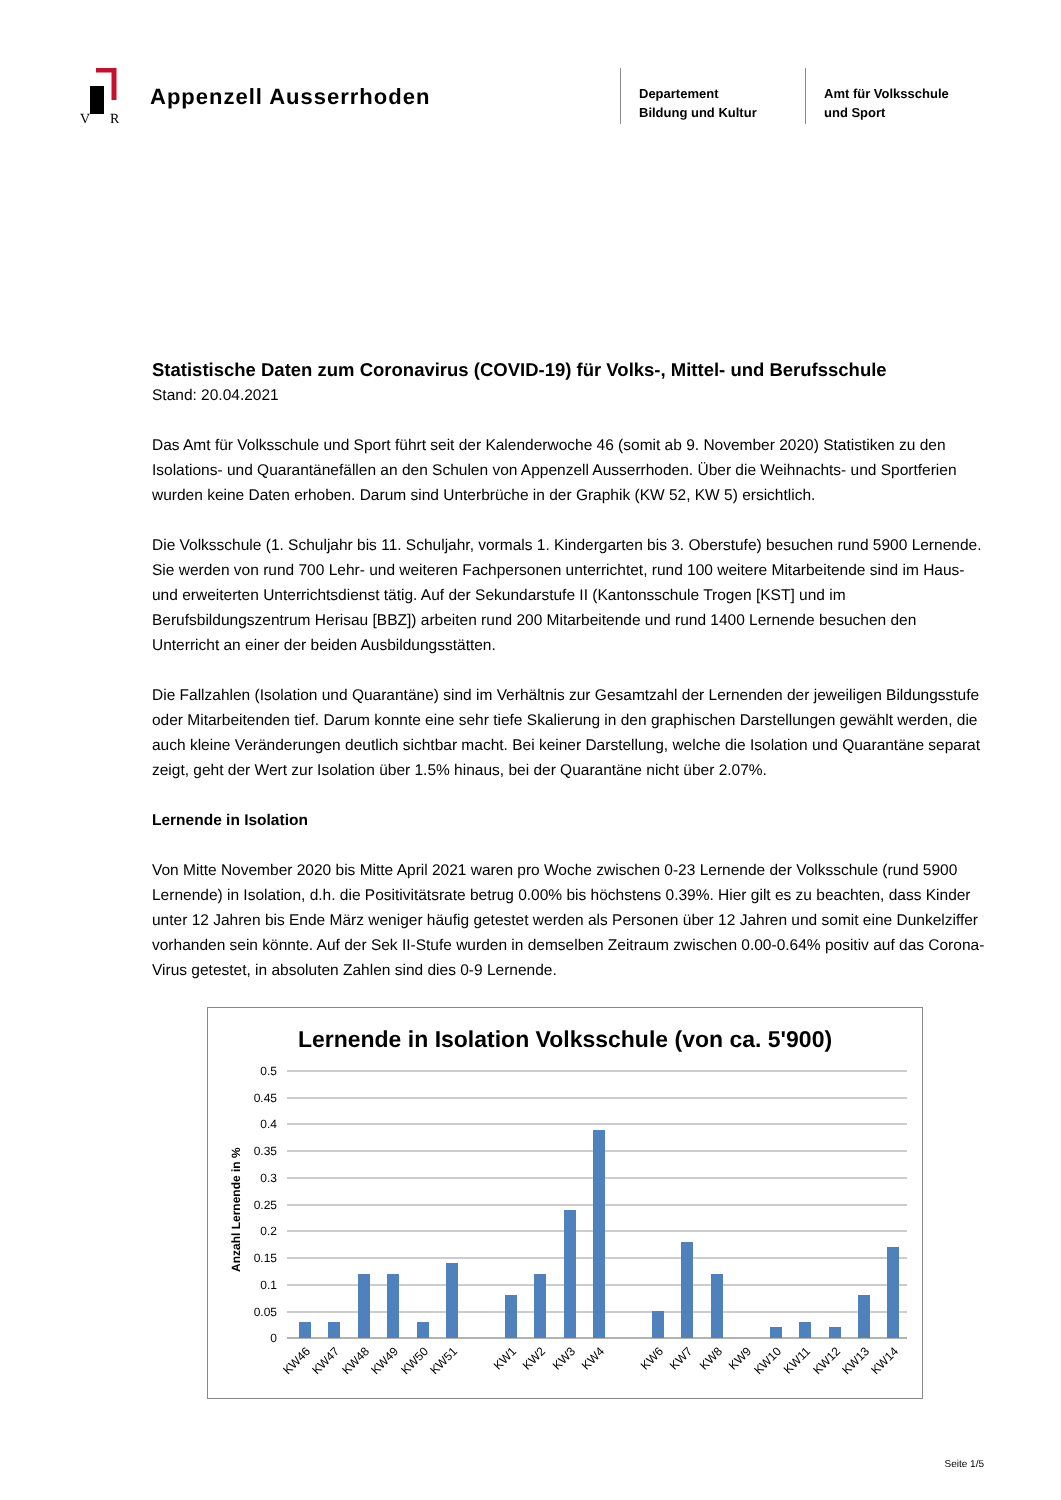V
R
Appenzell Ausserrhoden
Departement
Bildung und Kultur
Amt für Volksschule
und Sport
Statistische Daten zum Coronavirus (COVID-19) für Volks-, Mittel- und Berufsschule
Stand: 20.04.2021
Das Amt für Volksschule und Sport führt seit der Kalenderwoche 46 (somit ab 9. November 2020) Statistiken zu den Isolations- und Quarantänefällen an den Schulen von Appenzell Ausserrhoden. Über die Weihnachts- und Sportferien wurden keine Daten erhoben. Darum sind Unterbrüche in der Graphik (KW 52, KW 5) ersicht­lich.
Die Volksschule (1. Schuljahr bis 11. Schuljahr, vormals 1. Kindergarten bis 3. Oberstufe) besuchen rund 5900 Lernende. Sie werden von rund 700 Lehr- und weiteren Fachpersonen unterrichtet, rund 100 weitere Mitarbei­tende sind im Haus- und erweiterten Unterrichtsdienst tätig. Auf der Sekundarstufe II (Kantonsschule Trogen [KST] und im Berufsbildungszentrum Herisau [BBZ]) arbeiten rund 200 Mitarbeitende und rund 1400 Lernende besuchen den Unterricht an einer der beiden Ausbildungsstätten.
Die Fallzahlen (Isolation und Quarantäne) sind im Verhältnis zur Gesamtzahl der Lernenden der jeweiligen Bildungsstufe oder Mitarbeitenden tief. Darum konnte eine sehr tiefe Skalierung in den graphischen Darstel­lungen gewählt werden, die auch kleine Veränderungen deutlich sichtbar macht. Bei keiner Darstellung, welche die Isolation und Quarantäne separat zeigt, geht der Wert zur Isolation über 1.5% hinaus, bei der Quarantäne nicht über 2.07%.
Lernende in Isolation
Von Mitte November 2020 bis Mitte April 2021 waren pro Woche zwischen 0-23 Lernende der Volksschule (rund 5900 Lernende) in Isolation, d.h. die Positivitätsrate betrug 0.00% bis höchstens 0.39%. Hier gilt es zu beachten, dass Kinder unter 12 Jahren bis Ende März weniger häufig getestet werden als Personen über 12 Jahren und somit eine Dunkelziffer vorhanden sein könnte. Auf der Sek II-Stufe wurden in demselben Zeitraum zwischen 0.00-0.64% positiv auf das Corona-Virus getestet, in absoluten Zahlen sind dies 0-9 Lernende.
Lernende in Isolation Volksschule (von ca. 5'900)
Anzahl Lernende in %
0.5
0.45
0.4
0.35
0.3
0.25
0.2
0.15
0.1
0.05
0
KW46
KW47
KW48
KW49
KW50
KW51
KW1
KW2
KW3
KW4
KW6
KW7
KW8
KW9
KW10
KW11
KW12
KW13
KW14
Seite 1/5